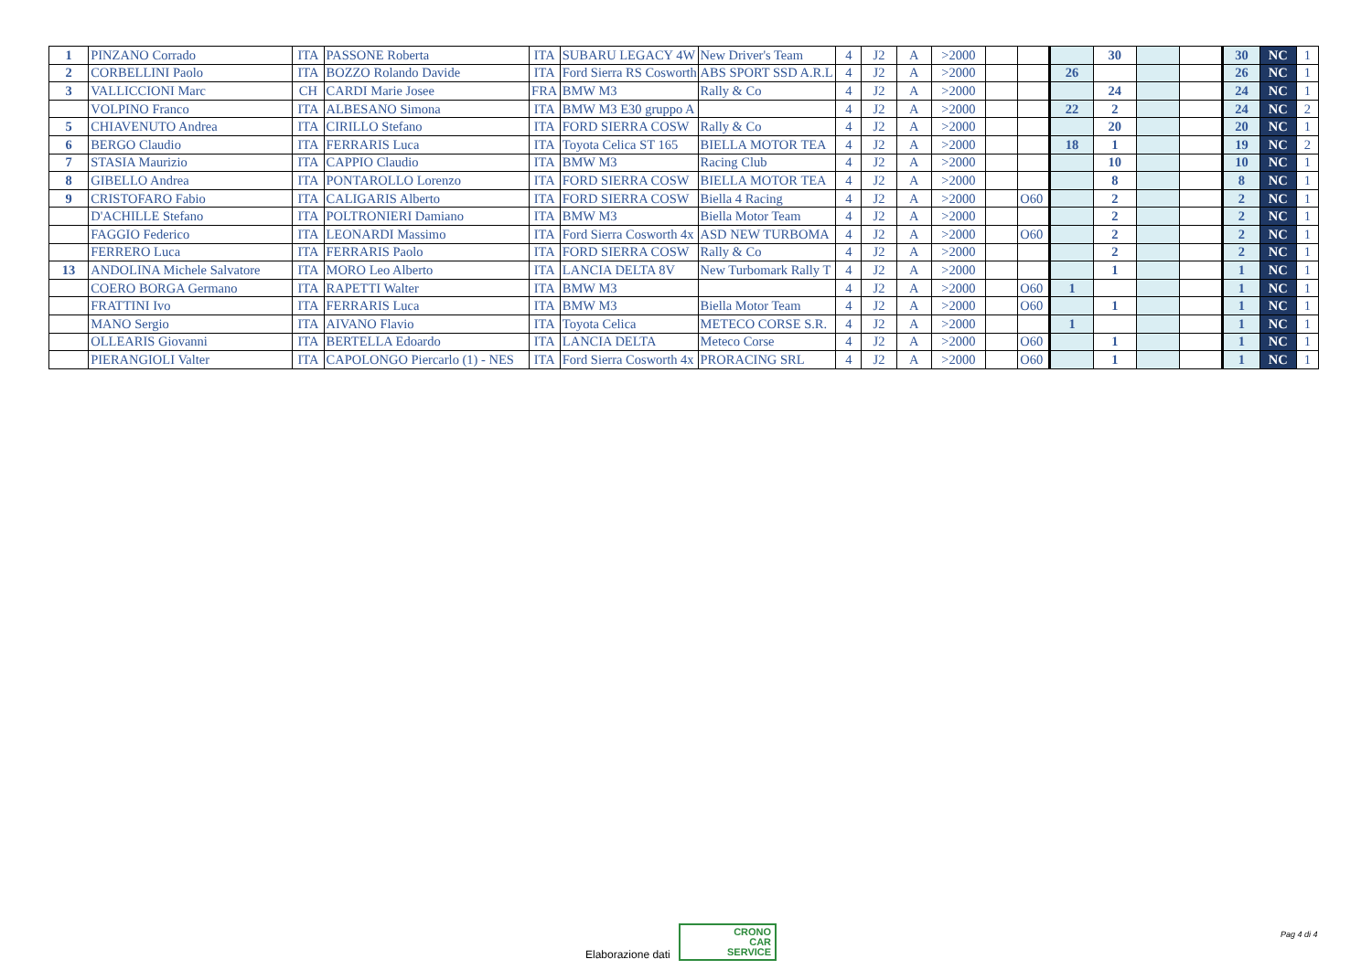| 1 | PINZANO Corrado | ITA | PASSONE Roberta | ITA | SUBARU LEGACY 4W | New Driver's Team | 4 | J2 | A | >2000 | | | | 30 | | | 30 | NC | 1 |
| 2 | CORBELLINI Paolo | ITA | BOZZO Rolando Davide | ITA | Ford Sierra RS Cosworth | ABS SPORT SSD A.R.L | 4 | J2 | A | >2000 | | | 26 | | | | 26 | NC | 1 |
| 3 | VALLICCIONI Marc | CH | CARDI Marie Josee | FRA | BMW M3 | Rally & Co | 4 | J2 | A | >2000 | | | | 24 | | | 24 | NC | 1 |
| | VOLPINO Franco | ITA | ALBESANO Simona | ITA | BMW M3 E30 gruppo A | | 4 | J2 | A | >2000 | | | 22 | 2 | | | 24 | NC | 2 |
| 5 | CHIAVENUTO Andrea | ITA | CIRILLO Stefano | ITA | FORD SIERRA COSW | Rally & Co | 4 | J2 | A | >2000 | | | | 20 | | | 20 | NC | 1 |
| 6 | BERGO Claudio | ITA | FERRARIS Luca | ITA | Toyota Celica ST 165 | BIELLA MOTOR TEA | 4 | J2 | A | >2000 | | | 18 | 1 | | | 19 | NC | 2 |
| 7 | STASIA Maurizio | ITA | CAPPIO Claudio | ITA | BMW M3 | Racing Club | 4 | J2 | A | >2000 | | | | 10 | | | 10 | NC | 1 |
| 8 | GIBELLO Andrea | ITA | PONTAROLLO Lorenzo | ITA | FORD SIERRA COSW | BIELLA MOTOR TEA | 4 | J2 | A | >2000 | | | | 8 | | | 8 | NC | 1 |
| 9 | CRISTOFARO Fabio | ITA | CALIGARIS Alberto | ITA | FORD SIERRA COSW | Biella 4 Racing | 4 | J2 | A | >2000 | | O60 | | 2 | | | 2 | NC | 1 |
| | D'ACHILLE Stefano | ITA | POLTRONIERI Damiano | ITA | BMW M3 | Biella Motor Team | 4 | J2 | A | >2000 | | | | 2 | | | 2 | NC | 1 |
| | FAGGIO Federico | ITA | LEONARDI Massimo | ITA | Ford Sierra Cosworth 4x | ASD NEW TURBOMA | 4 | J2 | A | >2000 | | O60 | | 2 | | | 2 | NC | 1 |
| | FERRERO Luca | ITA | FERRARIS Paolo | ITA | FORD SIERRA COSW | Rally & Co | 4 | J2 | A | >2000 | | | | 2 | | | 2 | NC | 1 |
| 13 | ANDOLINA Michele Salvatore | ITA | MORO Leo Alberto | ITA | LANCIA DELTA 8V | New Turbomark Rally T | 4 | J2 | A | >2000 | | | | 1 | | | 1 | NC | 1 |
| | COERO BORGA Germano | ITA | RAPETTI Walter | ITA | BMW M3 | | 4 | J2 | A | >2000 | | O60 | 1 | | | | 1 | NC | 1 |
| | FRATTINI Ivo | ITA | FERRARIS Luca | ITA | BMW M3 | Biella Motor Team | 4 | J2 | A | >2000 | | O60 | | 1 | | | 1 | NC | 1 |
| | MANO Sergio | ITA | AIVANO Flavio | ITA | Toyota Celica | METECO CORSE S.R. | 4 | J2 | A | >2000 | | | 1 | | | | 1 | NC | 1 |
| | OLLEARIS Giovanni | ITA | BERTELLA Edoardo | ITA | LANCIA DELTA | Meteco Corse | 4 | J2 | A | >2000 | | O60 | | 1 | | | 1 | NC | 1 |
| | PIERANGIOLI Valter | ITA | CAPOLONGO Piercarlo (1) - NES | ITA | Ford Sierra Cosworth 4x | PRORACING SRL | 4 | J2 | A | >2000 | | O60 | | 1 | | | 1 | NC | 1 |
Elaborazione dati CRONO
CAR
SERVICE
Pag 4 di 4